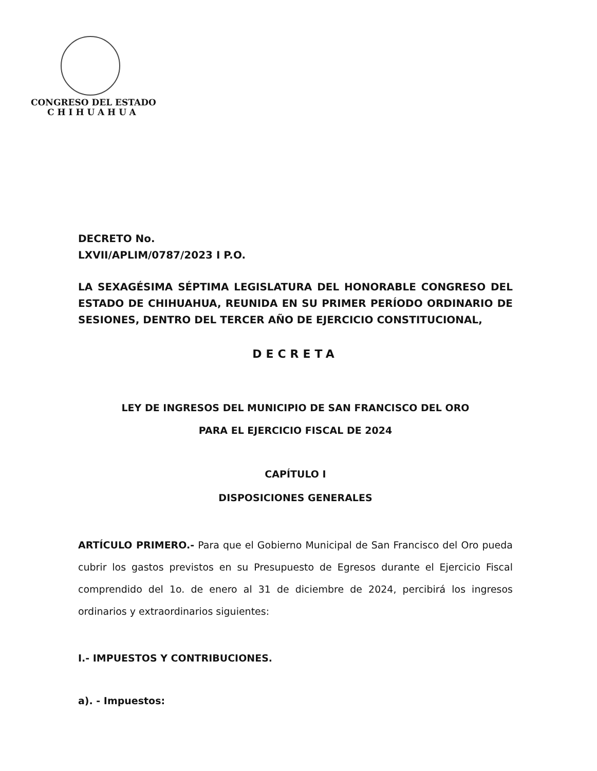CONGRESO DEL ESTADO
CHIHUAHUA
DECRETO No.
LXVII/APLIM/0787/2023 I P.O.
LA SEXAGÉSIMA SÉPTIMA LEGISLATURA DEL HONORABLE CONGRESO DEL ESTADO DE CHIHUAHUA, REUNIDA EN SU PRIMER PERÍODO ORDINARIO DE SESIONES, DENTRO DEL TERCER AÑO DE EJERCICIO CONSTITUCIONAL,
DECRETA
LEY DE INGRESOS DEL MUNICIPIO DE SAN FRANCISCO DEL ORO
PARA EL EJERCICIO FISCAL DE 2024
CAPÍTULO I
DISPOSICIONES GENERALES
ARTÍCULO PRIMERO.- Para que el Gobierno Municipal de San Francisco del Oro pueda cubrir los gastos previstos en su Presupuesto de Egresos durante el Ejercicio Fiscal comprendido del 1o. de enero al 31 de diciembre de 2024, percibirá los ingresos ordinarios y extraordinarios siguientes:
I.- IMPUESTOS Y CONTRIBUCIONES.
a). - Impuestos: